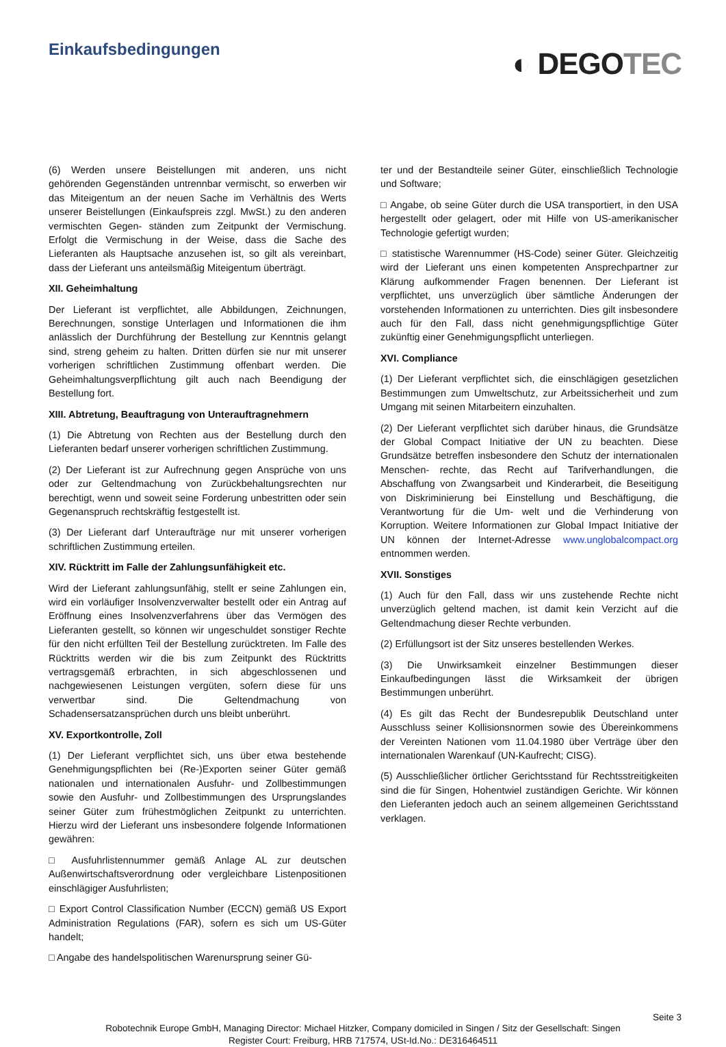Einkaufsbedingungen
◐ DEGOTEC
(6) Werden unsere Beistellungen mit anderen, uns nicht gehörenden Gegenständen untrennbar vermischt, so erwerben wir das Miteigentum an der neuen Sache im Verhältnis des Werts unserer Beistellungen (Einkaufspreis zzgl. MwSt.) zu den anderen vermischten Gegen- ständen zum Zeitpunkt der Vermischung. Erfolgt die Vermischung in der Weise, dass die Sache des Lieferanten als Hauptsache anzusehen ist, so gilt als vereinbart, dass der Lieferant uns anteilsmäßig Miteigentum überträgt.
XII. Geheimhaltung
Der Lieferant ist verpflichtet, alle Abbildungen, Zeichnungen, Berechnungen, sonstige Unterlagen und Informationen die ihm anlässlich der Durchführung der Bestellung zur Kenntnis gelangt sind, streng geheim zu halten. Dritten dürfen sie nur mit unserer vorherigen schriftlichen Zustimmung offenbart werden. Die Geheimhaltungsverpflichtung gilt auch nach Beendigung der Bestellung fort.
XIII. Abtretung, Beauftragung von Unterauftragnehmern
(1) Die Abtretung von Rechten aus der Bestellung durch den Lieferanten bedarf unserer vorherigen schriftlichen Zustimmung.
(2) Der Lieferant ist zur Aufrechnung gegen Ansprüche von uns oder zur Geltendmachung von Zurückbehaltungsrechten nur berechtigt, wenn und soweit seine Forderung unbestritten oder sein Gegenanspruch rechtskräftig festgestellt ist.
(3) Der Lieferant darf Unteraufträge nur mit unserer vorherigen schriftlichen Zustimmung erteilen.
XIV. Rücktritt im Falle der Zahlungsunfähigkeit etc.
Wird der Lieferant zahlungsunfähig, stellt er seine Zahlungen ein, wird ein vorläufiger Insolvenzverwalter bestellt oder ein Antrag auf Eröffnung eines Insolvenzverfahrens über das Vermögen des Lieferanten gestellt, so können wir ungeschuldet sonstiger Rechte für den nicht erfüllten Teil der Bestellung zurücktreten. Im Falle des Rücktritts werden wir die bis zum Zeitpunkt des Rücktritts vertragsgemäß erbrachten, in sich abgeschlossenen und nachgewiesenen Leistungen vergüten, sofern diese für uns verwertbar sind. Die Geltendmachung von Schadensersatzansprüchen durch uns bleibt unberührt.
XV. Exportkontrolle, Zoll
(1) Der Lieferant verpflichtet sich, uns über etwa bestehende Genehmigungspflichten bei (Re-)Exporten seiner Güter gemäß nationalen und internationalen Ausfuhr- und Zollbestimmungen sowie den Ausfuhr- und Zollbestimmungen des Ursprungslandes seiner Güter zum frühestmöglichen Zeitpunkt zu unterrichten. Hierzu wird der Lieferant uns insbesondere folgende Informationen gewähren:
□ Ausfuhrlistennummer gemäß Anlage AL zur deutschen Außenwirtschaftsverordnung oder vergleichbare Listenpositionen einschlägiger Ausfuhrlisten;
□ Export Control Classification Number (ECCN) gemäß US Export Administration Regulations (FAR), sofern es sich um US-Güter handelt;
□ Angabe des handelspolitischen Warenursprung seiner Gü-
ter und der Bestandteile seiner Güter, einschließlich Technologie und Software;
□ Angabe, ob seine Güter durch die USA transportiert, in den USA hergestellt oder gelagert, oder mit Hilfe von US-amerikanischer Technologie gefertigt wurden;
□ statistische Warennummer (HS-Code) seiner Güter. Gleichzeitig wird der Lieferant uns einen kompetenten Ansprechpartner zur Klärung aufkommender Fragen benennen. Der Lieferant ist verpflichtet, uns unverzüglich über sämtliche Änderungen der vorstehenden Informationen zu unterrichten. Dies gilt insbesondere auch für den Fall, dass nicht genehmigungspflichtige Güter zukünftig einer Genehmigungspflicht unterliegen.
XVI. Compliance
(1) Der Lieferant verpflichtet sich, die einschlägigen gesetzlichen Bestimmungen zum Umweltschutz, zur Arbeitssicherheit und zum Umgang mit seinen Mitarbeitern einzuhalten.
(2) Der Lieferant verpflichtet sich darüber hinaus, die Grundsätze der Global Compact Initiative der UN zu beachten. Diese Grundsätze betreffen insbesondere den Schutz der internationalen Menschen- rechte, das Recht auf Tarifverhandlungen, die Abschaffung von Zwangsarbeit und Kinderarbeit, die Beseitigung von Diskriminierung bei Einstellung und Beschäftigung, die Verantwortung für die Um- welt und die Verhinderung von Korruption. Weitere Informationen zur Global Impact Initiative der UN können der Internet-Adresse www.unglobalcompact.org entnommen werden.
XVII. Sonstiges
(1) Auch für den Fall, dass wir uns zustehende Rechte nicht unverzüglich geltend machen, ist damit kein Verzicht auf die Geltendmachung dieser Rechte verbunden.
(2) Erfüllungsort ist der Sitz unseres bestellenden Werkes.
(3) Die Unwirksamkeit einzelner Bestimmungen dieser Einkaufbedingungen lässt die Wirksamkeit der übrigen Bestimmungen unberührt.
(4) Es gilt das Recht der Bundesrepublik Deutschland unter Ausschluss seiner Kollisionsnormen sowie des Übereinkommens der Vereinten Nationen vom 11.04.1980 über Verträge über den internationalen Warenkauf (UN-Kaufrecht; CISG).
(5) Ausschließlicher örtlicher Gerichtsstand für Rechtsstreitigkeiten sind die für Singen, Hohentwiel zuständigen Gerichte. Wir können den Lieferanten jedoch auch an seinem allgemeinen Gerichtsstand verklagen.
Seite 3
Robotechnik Europe GmbH, Managing Director: Michael Hitzker, Company domiciled in Singen / Sitz der Gesellschaft: Singen
Register Court: Freiburg, HRB 717574, USt-Id.No.: DE316464511